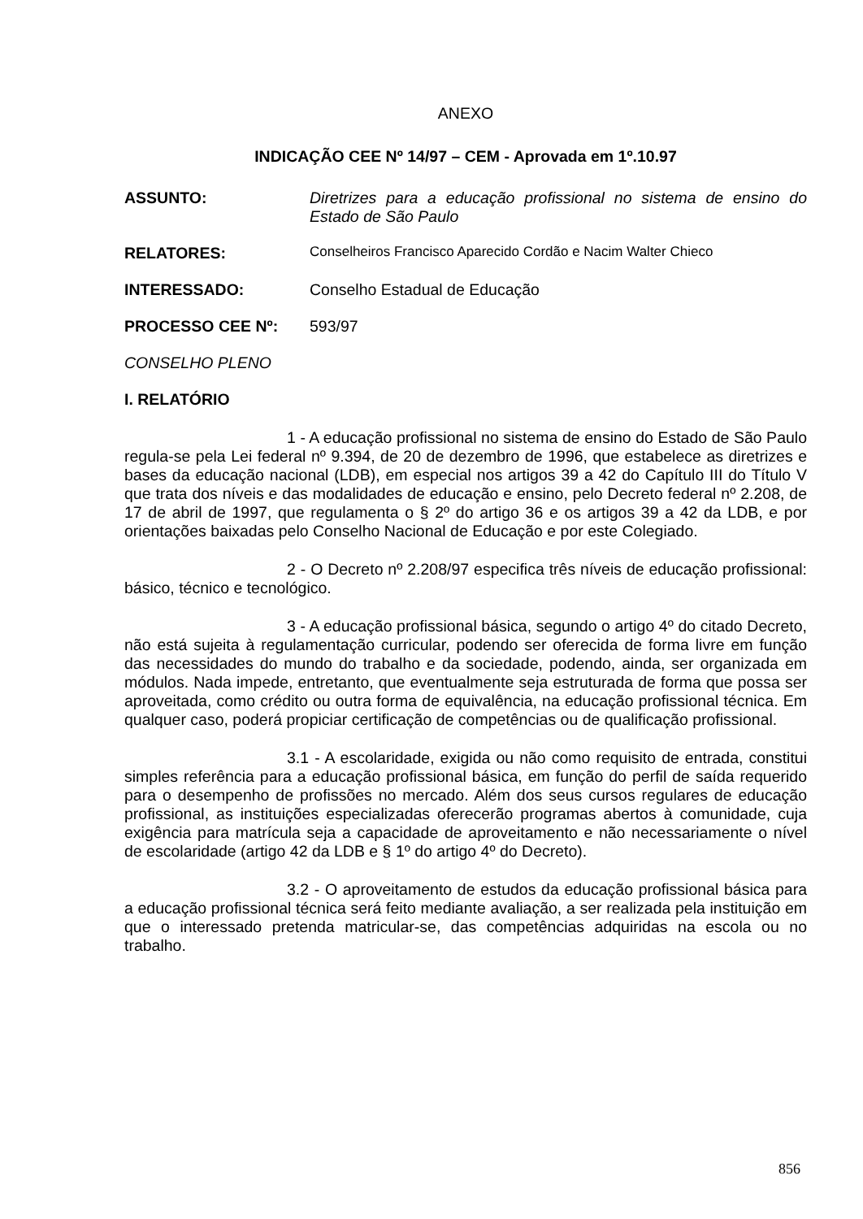ANEXO
INDICAÇÃO CEE Nº 14/97 – CEM - Aprovada em 1º.10.97
ASSUNTO: Diretrizes para a educação profissional no sistema de ensino do Estado de São Paulo
RELATORES: Conselheiros Francisco Aparecido Cordão e Nacim Walter Chieco
INTERESSADO: Conselho Estadual de Educação
PROCESSO CEE Nº: 593/97
CONSELHO PLENO
I. RELATÓRIO
1 - A educação profissional no sistema de ensino do Estado de São Paulo regula-se pela Lei federal nº 9.394, de 20 de dezembro de 1996, que estabelece as diretrizes e bases da educação nacional (LDB), em especial nos artigos 39 a 42 do Capítulo III do Título V que trata dos níveis e das modalidades de educação e ensino, pelo Decreto federal nº 2.208, de 17 de abril de 1997, que regulamenta o § 2º do artigo 36 e os artigos 39 a 42 da LDB, e por orientações baixadas pelo Conselho Nacional de Educação e por este Colegiado.
2 - O Decreto nº 2.208/97 especifica três níveis de educação profissional: básico, técnico e tecnológico.
3 - A educação profissional básica, segundo o artigo 4º do citado Decreto, não está sujeita à regulamentação curricular, podendo ser oferecida de forma livre em função das necessidades do mundo do trabalho e da sociedade, podendo, ainda, ser organizada em módulos. Nada impede, entretanto, que eventualmente seja estruturada de forma que possa ser aproveitada, como crédito ou outra forma de equivalência, na educação profissional técnica. Em qualquer caso, poderá propiciar certificação de competências ou de qualificação profissional.
3.1 - A escolaridade, exigida ou não como requisito de entrada, constitui simples referência para a educação profissional básica, em função do perfil de saída requerido para o desempenho de profissões no mercado. Além dos seus cursos regulares de educação profissional, as instituições especializadas oferecerão programas abertos à comunidade, cuja exigência para matrícula seja a capacidade de aproveitamento e não necessariamente o nível de escolaridade (artigo 42 da LDB e § 1º do artigo 4º do Decreto).
3.2 - O aproveitamento de estudos da educação profissional básica para a educação profissional técnica será feito mediante avaliação, a ser realizada pela instituição em que o interessado pretenda matricular-se, das competências adquiridas na escola ou no trabalho.
856